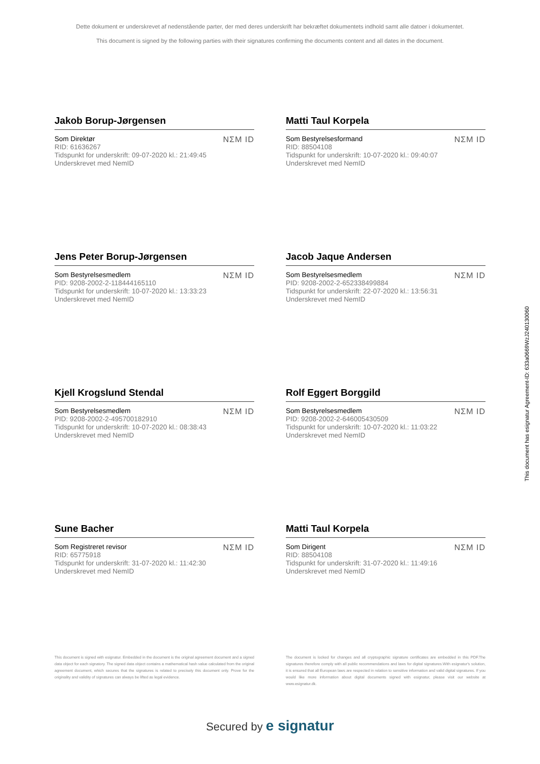Dette dokument er underskrevet af nedenstående parter, der med deres underskrift har bekræftet dokumentets indhold samt alle datoer i dokumentet.
This document is signed by the following parties with their signatures confirming the documents content and all dates in the document.
Jakob Borup-Jørgensen
Som Direktør
RID: 61636267
Tidspunkt for underskrift: 09-07-2020 kl.: 21:49:45
Underskrevet med NemID
NΣM ID
Matti Taul Korpela
Som Bestyrelsesformand
RID: 88504108
Tidspunkt for underskrift: 10-07-2020 kl.: 09:40:07
Underskrevet med NemID
NΣM ID
Jens Peter Borup-Jørgensen
Som Bestyrelsesmedlem
PID: 9208-2002-2-118444165110
Tidspunkt for underskrift: 10-07-2020 kl.: 13:33:23
Underskrevet med NemID
NΣM ID
Jacob Jaque Andersen
Som Bestyrelsesmedlem
PID: 9208-2002-2-652338499884
Tidspunkt for underskrift: 22-07-2020 kl.: 13:56:31
Underskrevet med NemID
NΣM ID
Kjell Krogslund Stendal
Som Bestyrelsesmedlem
PID: 9208-2002-2-495700182910
Tidspunkt for underskrift: 10-07-2020 kl.: 08:38:43
Underskrevet med NemID
NΣM ID
Rolf Eggert Borggild
Som Bestyrelsesmedlem
PID: 9208-2002-2-646005430509
Tidspunkt for underskrift: 10-07-2020 kl.: 11:03:22
Underskrevet med NemID
NΣM ID
Sune Bacher
Som Registreret revisor
RID: 65775918
Tidspunkt for underskrift: 31-07-2020 kl.: 11:42:30
Underskrevet med NemID
NΣM ID
Matti Taul Korpela
Som Dirigent
RID: 88504108
Tidspunkt for underskrift: 31-07-2020 kl.: 11:49:16
Underskrevet med NemID
NΣM ID
This document is signed with esignatur. Embedded in the document is the original agreement document and a signed data object for each signatory. The signed data object contains a mathematical hash value calculated from the original agreement document, which secures that the signatures is related to precisely this document only. Prove for the originality and validity of signatures can always be lifted as legal evidence.
The document is locked for changes and all cryptographic signature certificates are embedded in this PDF.The signatures therefore comply with all public recommendations and laws for digital signatures.With esignatur's solution, it is ensured that all European laws are respected in relation to sensitive information and valid digital signatures. If you would like more information about digital documents signed with esignatur, please visit our website at www.esignatur.dk.
Secured by e signatur
This document has esignatur Agreement-ID: 633a0669WzJ240130060